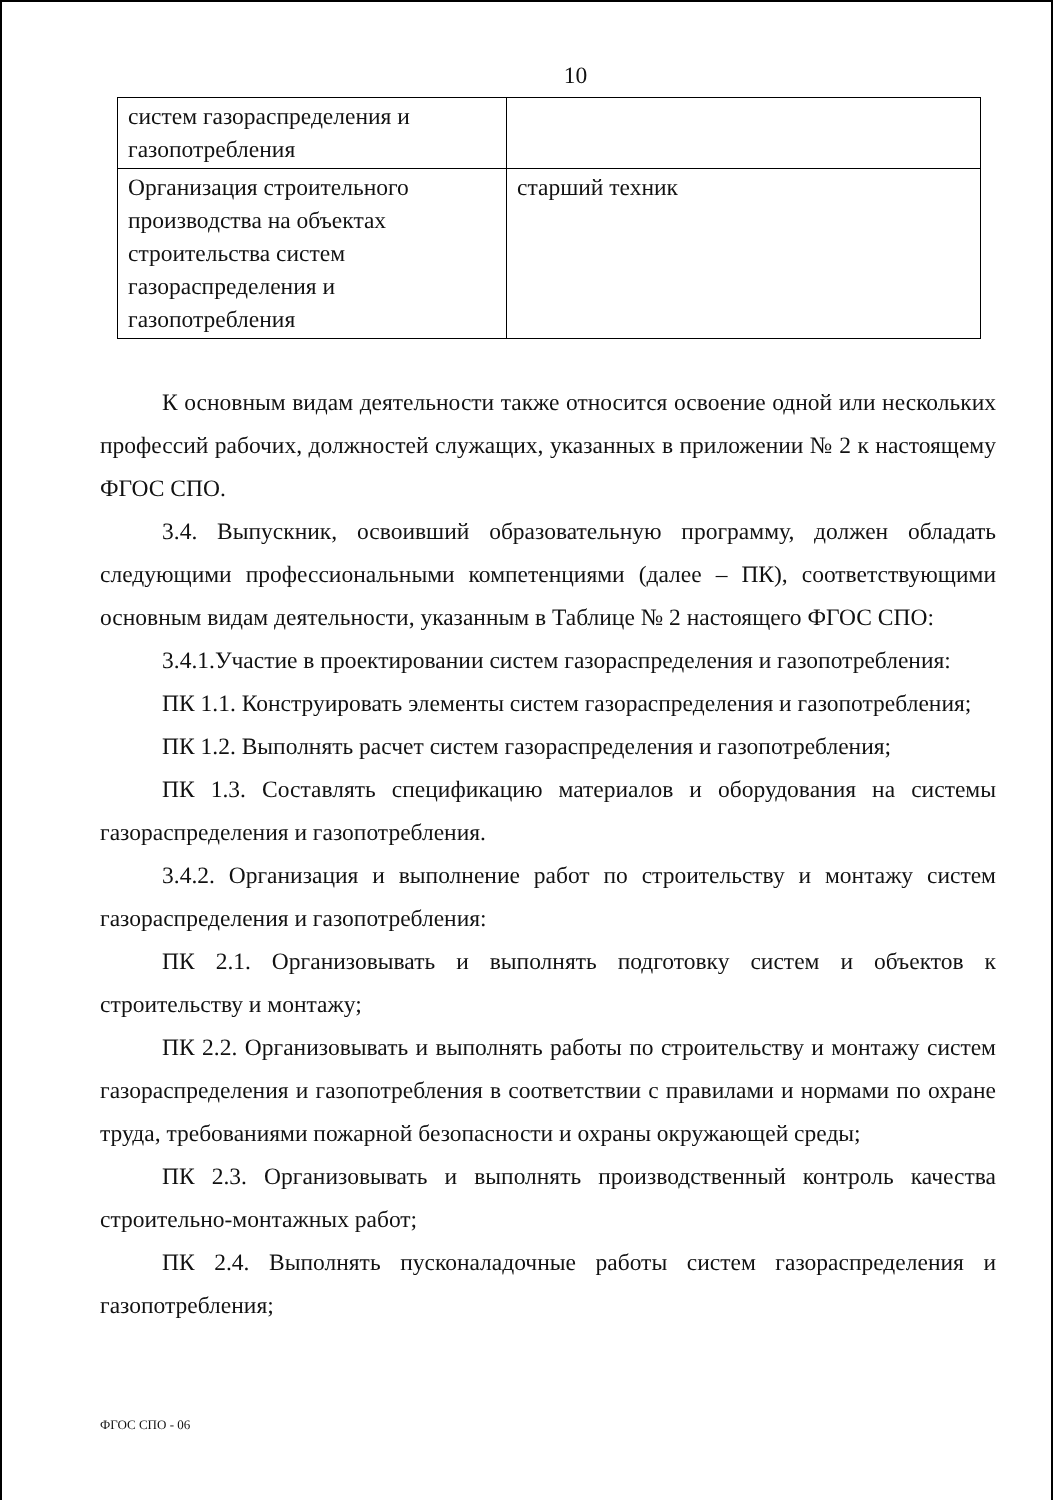10
| систем газораспределения и газопотребления | |
| Организация строительного производства на объектах строительства систем газораспределения и газопотребления | старший техник |
К основным видам деятельности также относится освоение одной или нескольких профессий рабочих, должностей служащих, указанных в приложении № 2 к настоящему ФГОС СПО.
3.4. Выпускник, освоивший образовательную программу, должен обладать следующими профессиональными компетенциями (далее – ПК), соответствующими основным видам деятельности, указанным в Таблице № 2 настоящего ФГОС СПО:
3.4.1.Участие в проектировании систем газораспределения и газопотребления:
ПК 1.1. Конструировать элементы систем газораспределения и газопотребления;
ПК 1.2. Выполнять расчет систем газораспределения и газопотребления;
ПК 1.3. Составлять спецификацию материалов и оборудования на системы газораспределения и газопотребления.
3.4.2. Организация и выполнение работ по строительству и монтажу систем газораспределения и газопотребления:
ПК 2.1. Организовывать и выполнять подготовку систем и объектов к строительству и монтажу;
ПК 2.2. Организовывать и выполнять работы по строительству и монтажу систем газораспределения и газопотребления в соответствии с правилами и нормами по охране труда, требованиями пожарной безопасности и охраны окружающей среды;
ПК 2.3. Организовывать и выполнять производственный контроль качества строительно-монтажных работ;
ПК 2.4. Выполнять пусконаладочные работы систем газораспределения и газопотребления;
ФГОС СПО - 06